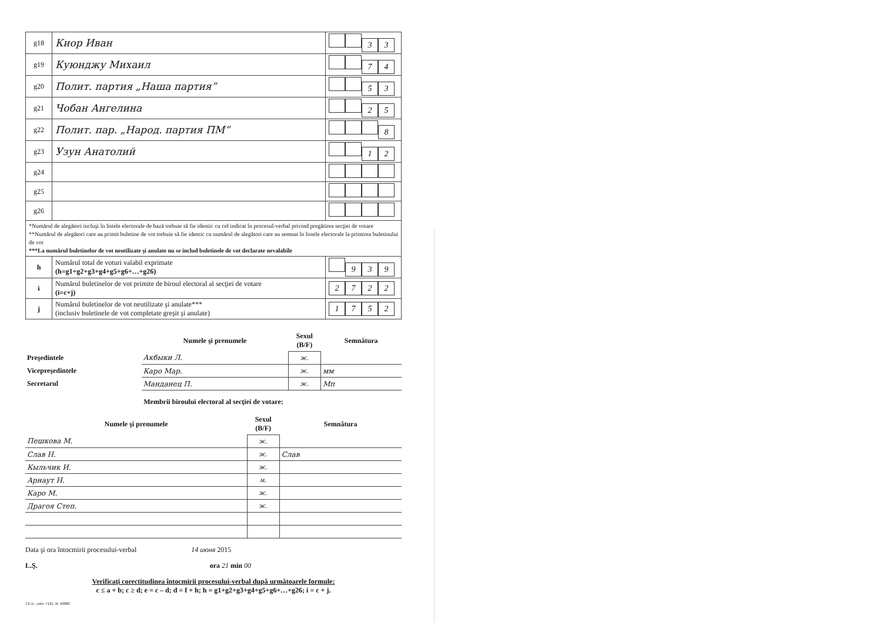| g18 | Киор Иван | 3 3 |
| g19 | Куюнджу Михаил | 7 4 |
| g20 | Полит. партия „Наша партия” | 5 3 |
| g21 | Чобан Ангелина | 2 5 |
| g22 | Полит. пар. „Народ. партия ПМ” | 8 |
| g23 | Узун Анатолий | 1 2 |
| g24 | | |
| g25 | | |
| g26 | | |
| *Numărul de alegători incluşi în listele electorale de bază trebuie să fie identic cu cel indicat în procesul-verbal privind pregătirea secţiei de votare **Numărul de alegători care au primit buletine de vot trebuie să fie identic cu numărul de alegători care au semnat în listele electorale la primirea buletinului de vot ***La numărul buletinelor de vot neutilizate şi anulate nu se includ buletinele de vot declarate nevalabile | | |
| h | Numărul total de voturi valabil exprimate (h=g1+g2+g3+g4+g5+g6+…+g26) | 9 3 9 |
| i | Numărul buletinelor de vot primite de biroul electoral al secţiei de votare (i=c+j) | 2 7 2 2 |
| j | Numărul buletinelor de vot neutilizate şi anulate*** (inclusiv buletinele de vot completate greşit şi anulate) | 1 7 5 2 |
| | Numele şi prenumele | Sexul (B/F) | Semnătura |
| Preşedintele | Акбыки Л. | ж. | |
| Vicepreşedintele | Каро Мар. | ж. | мм |
| Secretarul | Манданец П. | ж. | Мп |
Membrii biroului electoral al secţiei de votare:
| Numele şi prenumele | Sexul (B/F) | Semnătura |
| Пешкова М. | ж. | |
| Слав Н. | ж. | Слав |
| Кыльчик И. | ж. | |
| Арнаут Н. | м. | |
| Каро М. | ж. | |
| Драгоя Степ. | ж. | |
Data şi ora întocmirii procesului-verbal 14 июня 2015
L.Ş. ora 21 min 00
Verificaţi corectitudinea întocmirii procesului-verbal după următoarele formule:
c ≤ a + b; c ≥ d; e = c – d; d = f + h; h = g1+g2+g3+g4+g5+g6+…+g26; i = c + j.
T.E.U. ,com. 7131, tir. 50000